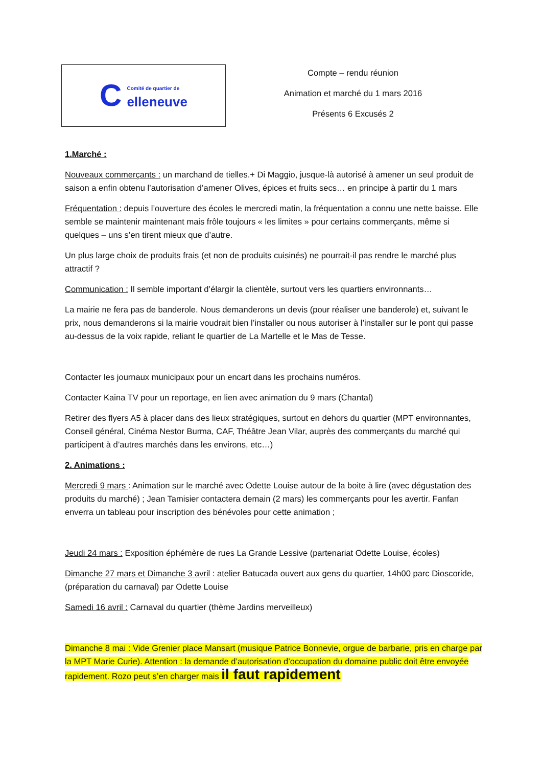C
Comité de quartier de
elleneuve
Compte – rendu réunion
Animation et marché du 1 mars 2016
Présents 6 Excusés 2
1.Marché :
Nouveaux commerçants : un marchand de tielles.+ Di Maggio, jusque-là autorisé à amener un seul produit de saison a enfin obtenu l’autorisation d’amener Olives, épices et fruits secs… en principe à partir du 1 mars
Fréquentation : depuis l’ouverture des écoles le mercredi matin, la fréquentation a connu une nette baisse. Elle semble se maintenir maintenant mais frôle toujours « les limites » pour certains commerçants, même si quelques – uns s’en tirent mieux que d’autre.
Un plus large choix de produits frais (et non de produits cuisinés) ne pourrait-il pas rendre le marché plus attractif ?
Communication : Il semble important d’élargir la clientèle, surtout vers les quartiers environnants…
La mairie ne fera pas de banderole. Nous demanderons un devis (pour réaliser une banderole) et, suivant le prix, nous demanderons si la mairie voudrait bien l’installer ou nous autoriser à l’installer sur le pont qui passe au-dessus de la voix rapide, reliant le quartier de La Martelle et le Mas de Tesse.
Contacter les journaux municipaux pour un encart dans les prochains numéros.
Contacter Kaina TV pour un reportage, en lien avec animation du 9 mars (Chantal)
Retirer des flyers A5 à placer dans des lieux stratégiques, surtout en dehors du quartier (MPT environnantes, Conseil général, Cinéma Nestor Burma, CAF, Théâtre Jean Vilar, auprès des commerçants du marché qui participent à d’autres marchés dans les environs, etc…)
2. Animations :
Mercredi 9 mars : Animation sur le marché avec Odette Louise autour de la boite à lire (avec dégustation des produits du marché) ; Jean Tamisier contactera demain (2 mars) les commerçants pour les avertir. Fanfan enverra un tableau pour inscription des bénévoles pour cette animation ;
Jeudi 24 mars : Exposition éphémère de rues La Grande Lessive (partenariat Odette Louise, écoles)
Dimanche 27 mars et Dimanche 3 avril : atelier Batucada ouvert aux gens du quartier, 14h00 parc Dioscoride, (préparation du carnaval) par Odette Louise
Samedi 16 avril : Carnaval du quartier (thème Jardins merveilleux)
Dimanche 8 mai : Vide Grenier place Mansart (musique Patrice Bonnevie, orgue de barbarie, pris en charge par la MPT Marie Curie). Attention : la demande d’autorisation d’occupation du domaine public doit être envoyée rapidement. Rozo peut s’en charger mais il faut rapidement